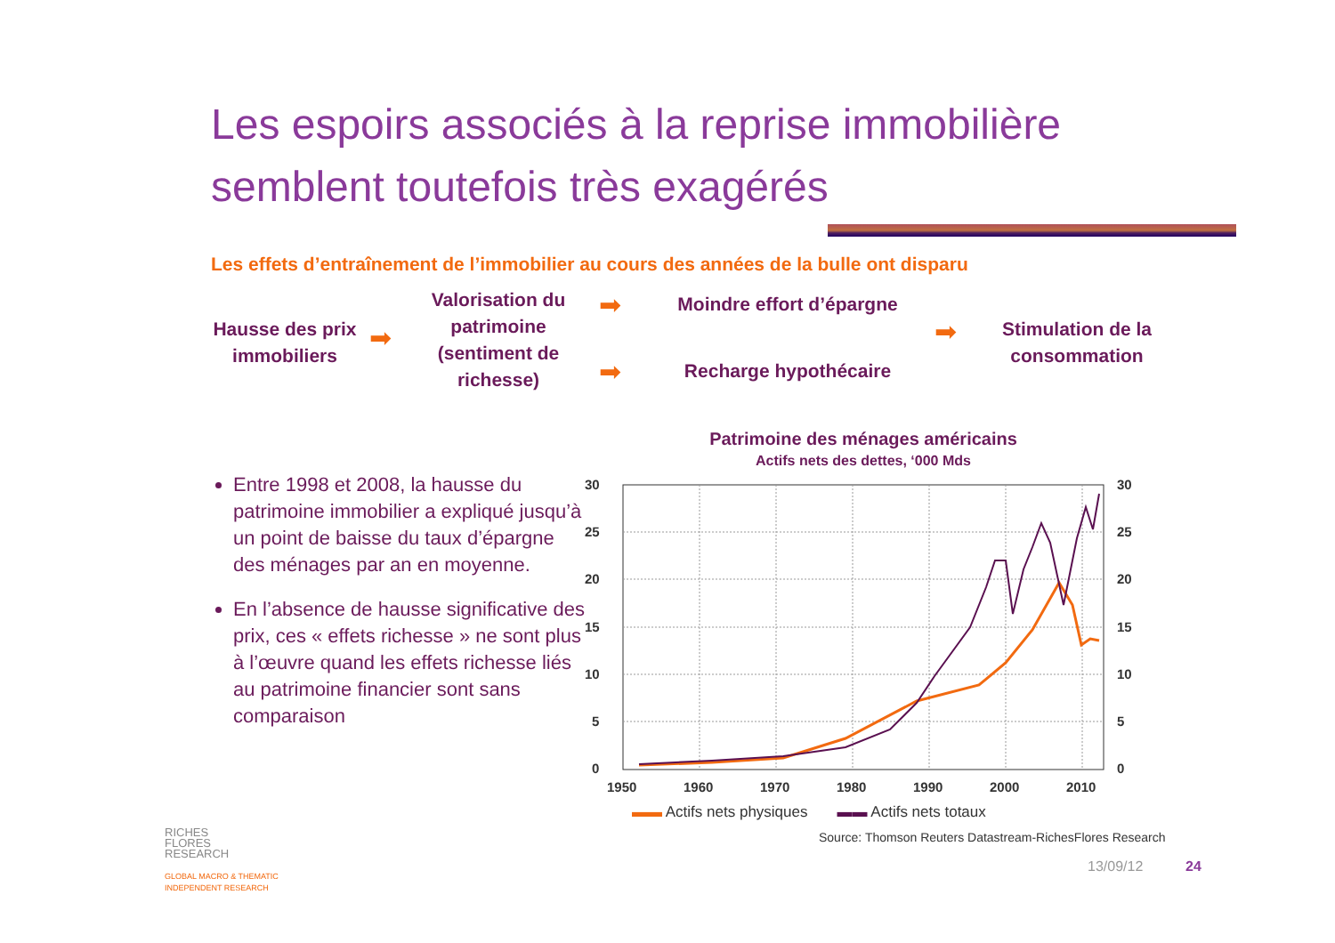Les espoirs associés à la reprise immobilière
semblent toutefois très exagérés
Les effets d’entraînement de l’immobilier au cours des années de la bulle ont disparu
Hausse des prix immobiliers
➡
Valorisation du patrimoine (sentiment de richesse)
➡
➡
Moindre effort d’épargne
Recharge hypothécaire
➡
Stimulation de la consommation
Entre 1998 et 2008, la hausse du patrimoine immobilier a expliqué jusqu’à un point de baisse du taux d’épargne des ménages par an en moyenne.
En l’absence de hausse significative des prix, ces « effets richesse » ne sont plus à l’œuvre quand les effets richesse liés au patrimoine financier sont sans comparaison
Patrimoine des ménages américains
Actifs nets des dettes, ‘000 Mds
30
25
20
15
10
5
0
30
25
20
15
10
5
0
1950
1960
1970
1980
1990
2000
2010
▬▬ Actifs nets physiques ▬▬ Actifs nets totaux
Source: Thomson Reuters Datastream-RichesFlores Research
13/09/12 24
RICHES
FLORES
RESEARCH
GLOBAL MACRO & THEMATIC
INDEPENDENT RESEARCH